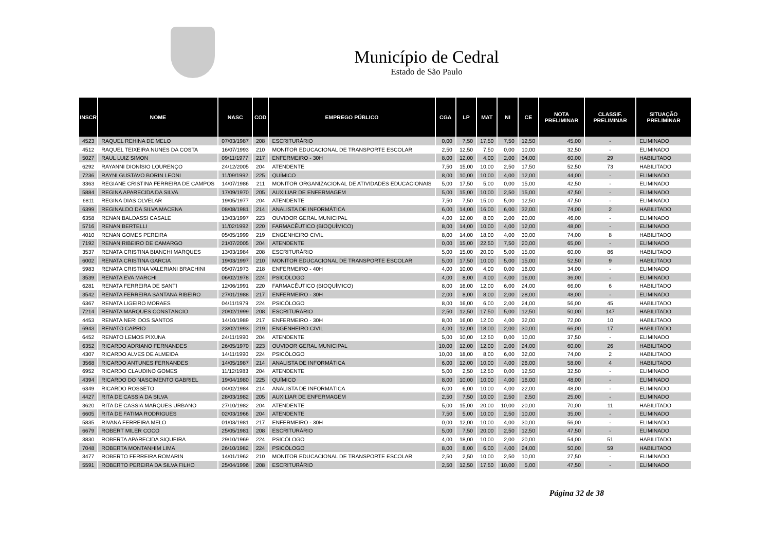Município de Cedral
Estado de São Paulo
| INSCR | NOME | NASC | COD | EMPREGO PÚBLICO | CGA | LP | MAT | NI | CE | NOTA PRELIMINAR | CLASSIF. PRELIMINAR | SITUAÇÃO PRELIMINAR |
| --- | --- | --- | --- | --- | --- | --- | --- | --- | --- | --- | --- | --- |
| 4523 | RAQUEL REHINA DE MELO | 07/03/1987 | 208 | ESCRITURÁRIO | 0,00 | 7,50 | 17,50 | 7,50 | 12,50 | 45,00 | - | ELIMINADO |
| 4512 | RAQUEL TEIXEIRA NUNES DA COSTA | 16/07/1993 | 210 | MONITOR EDUCACIONAL DE TRANSPORTE ESCOLAR | 2,50 | 12,50 | 7,50 | 0,00 | 10,00 | 32,50 | - | ELIMINADO |
| 5027 | RAUL LUIZ SIMON | 09/11/1977 | 217 | ENFERMEIRO - 30H | 8,00 | 12,00 | 4,00 | 2,00 | 34,00 | 60,00 | 29 | HABILITADO |
| 6292 | RAYANNI DIONÍSIO LOURENÇO | 24/12/2005 | 204 | ATENDENTE | 7,50 | 15,00 | 10,00 | 2,50 | 17,50 | 52,50 | 73 | HABILITADO |
| 7236 | RAYNI GUSTAVO BORIN LEONI | 11/09/1992 | 225 | QUÍMICO | 8,00 | 10,00 | 10,00 | 4,00 | 12,00 | 44,00 | - | ELIMINADO |
| 3363 | REGIANE CRISTINA FERREIRA DE CAMPOS | 14/07/1986 | 211 | MONITOR ORGANIZACIONAL DE ATIVIDADES EDUCACIONAIS | 5,00 | 17,50 | 5,00 | 0,00 | 15,00 | 42,50 | - | ELIMINADO |
| 5884 | REGINA APARECIDA DA SILVA | 17/09/1970 | 205 | AUXILIAR DE ENFERMAGEM | 5,00 | 15,00 | 10,00 | 2,50 | 15,00 | 47,50 | - | ELIMINADO |
| 6811 | REGINA DIAS OLVELAR | 19/05/1977 | 204 | ATENDENTE | 7,50 | 7,50 | 15,00 | 5,00 | 12,50 | 47,50 | - | ELIMINADO |
| 6399 | REGINALDO DA SILVA MACENA | 08/08/1981 | 214 | ANALISTA DE INFORMÁTICA | 6,00 | 14,00 | 16,00 | 6,00 | 32,00 | 74,00 | 2 | HABILITADO |
| 6358 | RENAN BALDASSI CASALE | 13/03/1997 | 223 | OUVIDOR GERAL MUNICIPAL | 4,00 | 12,00 | 8,00 | 2,00 | 20,00 | 46,00 | - | ELIMINADO |
| 5716 | RENAN BERTELLI | 11/02/1992 | 220 | FARMACÊUTICO (BIOQUÍMICO) | 8,00 | 14,00 | 10,00 | 4,00 | 12,00 | 48,00 | - | ELIMINADO |
| 4010 | RENAN GOMES PEREIRA | 05/05/1999 | 219 | ENGENHEIRO CIVIL | 8,00 | 14,00 | 18,00 | 4,00 | 30,00 | 74,00 | 8 | HABILITADO |
| 7192 | RENAN RIBEIRO DE CAMARGO | 21/07/2005 | 204 | ATENDENTE | 0,00 | 15,00 | 22,50 | 7,50 | 20,00 | 65,00 | - | ELIMINADO |
| 3537 | RENATA CRISTINA BIANCHI MARQUES | 13/03/1984 | 208 | ESCRITURÁRIO | 5,00 | 15,00 | 20,00 | 5,00 | 15,00 | 60,00 | 86 | HABILITADO |
| 6002 | RENATA CRISTINA GARCIA | 19/03/1997 | 210 | MONITOR EDUCACIONAL DE TRANSPORTE ESCOLAR | 5,00 | 17,50 | 10,00 | 5,00 | 15,00 | 52,50 | 9 | HABILITADO |
| 5983 | RENATA CRISTINA VALERIANI BRACHINI | 05/07/1973 | 218 | ENFERMEIRO - 40H | 4,00 | 10,00 | 4,00 | 0,00 | 16,00 | 34,00 | - | ELIMINADO |
| 3539 | RENATA EVA MARCHI | 06/02/1978 | 224 | PSICÓLOGO | 4,00 | 8,00 | 4,00 | 4,00 | 16,00 | 36,00 | - | ELIMINADO |
| 6281 | RENATA FERREIRA DE SANTI | 12/06/1991 | 220 | FARMACÊUTICO (BIOQUÍMICO) | 8,00 | 16,00 | 12,00 | 6,00 | 24,00 | 66,00 | 6 | HABILITADO |
| 3542 | RENATA FERREIRA SANTANA RIBEIRO | 27/01/1988 | 217 | ENFERMEIRO - 30H | 2,00 | 8,00 | 8,00 | 2,00 | 28,00 | 48,00 | - | ELIMINADO |
| 6367 | RENATA LIGEIRO MORAES | 04/11/1979 | 224 | PSICÓLOGO | 8,00 | 16,00 | 6,00 | 2,00 | 24,00 | 56,00 | 45 | HABILITADO |
| 7214 | RENATA MARQUES CONSTANCIO | 20/02/1999 | 208 | ESCRITURÁRIO | 2,50 | 12,50 | 17,50 | 5,00 | 12,50 | 50,00 | 147 | HABILITADO |
| 4453 | RENATA NERI DOS SANTOS | 14/10/1989 | 217 | ENFERMEIRO - 30H | 8,00 | 16,00 | 12,00 | 4,00 | 32,00 | 72,00 | 10 | HABILITADO |
| 6943 | RENATO CAPRIO | 23/02/1993 | 219 | ENGENHEIRO CIVIL | 4,00 | 12,00 | 18,00 | 2,00 | 30,00 | 66,00 | 17 | HABILITADO |
| 6452 | RENATO LEMOS PIXUNA | 24/11/1990 | 204 | ATENDENTE | 5,00 | 10,00 | 12,50 | 0,00 | 10,00 | 37,50 | - | ELIMINADO |
| 6352 | RICARDO ADRIANO FERNANDES | 26/05/1970 | 223 | OUVIDOR GERAL MUNICIPAL | 10,00 | 12,00 | 12,00 | 2,00 | 24,00 | 60,00 | 26 | HABILITADO |
| 4307 | RICARDO ALVES DE ALMEIDA | 14/11/1990 | 224 | PSICÓLOGO | 10,00 | 18,00 | 8,00 | 6,00 | 32,00 | 74,00 | 2 | HABILITADO |
| 3568 | RICARDO ANTUNES FERNANDES | 14/05/1987 | 214 | ANALISTA DE INFORMÁTICA | 6,00 | 12,00 | 10,00 | 4,00 | 26,00 | 58,00 | 4 | HABILITADO |
| 6952 | RICARDO CLAUDINO GOMES | 11/12/1983 | 204 | ATENDENTE | 5,00 | 2,50 | 12,50 | 0,00 | 12,50 | 32,50 | - | ELIMINADO |
| 4394 | RICARDO DO NASCIMENTO GABRIEL | 19/04/1980 | 225 | QUÍMICO | 8,00 | 10,00 | 10,00 | 4,00 | 16,00 | 48,00 | - | ELIMINADO |
| 6349 | RICARDO ROSSETO | 04/02/1984 | 214 | ANALISTA DE INFORMÁTICA | 6,00 | 6,00 | 10,00 | 4,00 | 22,00 | 48,00 | - | ELIMINADO |
| 4427 | RITA DE CASSIA DA SILVA | 28/03/1982 | 205 | AUXILIAR DE ENFERMAGEM | 2,50 | 7,50 | 10,00 | 2,50 | 2,50 | 25,00 | - | ELIMINADO |
| 3620 | RITA DE CASSIA MARQUES URBANO | 27/10/1982 | 204 | ATENDENTE | 5,00 | 15,00 | 20,00 | 10,00 | 20,00 | 70,00 | 11 | HABILITADO |
| 6605 | RITA DE FATIMA RODRIGUES | 02/03/1966 | 204 | ATENDENTE | 7,50 | 5,00 | 10,00 | 2,50 | 10,00 | 35,00 | - | ELIMINADO |
| 5835 | RIVANA FERREIRA MELO | 01/03/1981 | 217 | ENFERMEIRO - 30H | 0,00 | 12,00 | 10,00 | 4,00 | 30,00 | 56,00 | - | ELIMINADO |
| 6679 | ROBERT MILER COCO | 25/05/1981 | 208 | ESCRITURÁRIO | 5,00 | 7,50 | 20,00 | 2,50 | 12,50 | 47,50 | - | ELIMINADO |
| 3830 | ROBERTA APARECIDA SIQUEIRA | 29/10/1969 | 224 | PSICÓLOGO | 4,00 | 18,00 | 10,00 | 2,00 | 20,00 | 54,00 | 51 | HABILITADO |
| 7048 | ROBERTA MONTANHIM LIMA | 26/10/1982 | 224 | PSICÓLOGO | 8,00 | 8,00 | 6,00 | 4,00 | 24,00 | 50,00 | 59 | HABILITADO |
| 3477 | ROBERTO FERREIRA ROMARIN | 14/01/1962 | 210 | MONITOR EDUCACIONAL DE TRANSPORTE ESCOLAR | 2,50 | 2,50 | 10,00 | 2,50 | 10,00 | 27,50 | - | ELIMINADO |
| 5591 | ROBERTO PEREIRA DA SILVA FILHO | 25/04/1996 | 208 | ESCRITURÁRIO | 2,50 | 12,50 | 17,50 | 10,00 | 5,00 | 47,50 | - | ELIMINADO |
Página 32 de 38